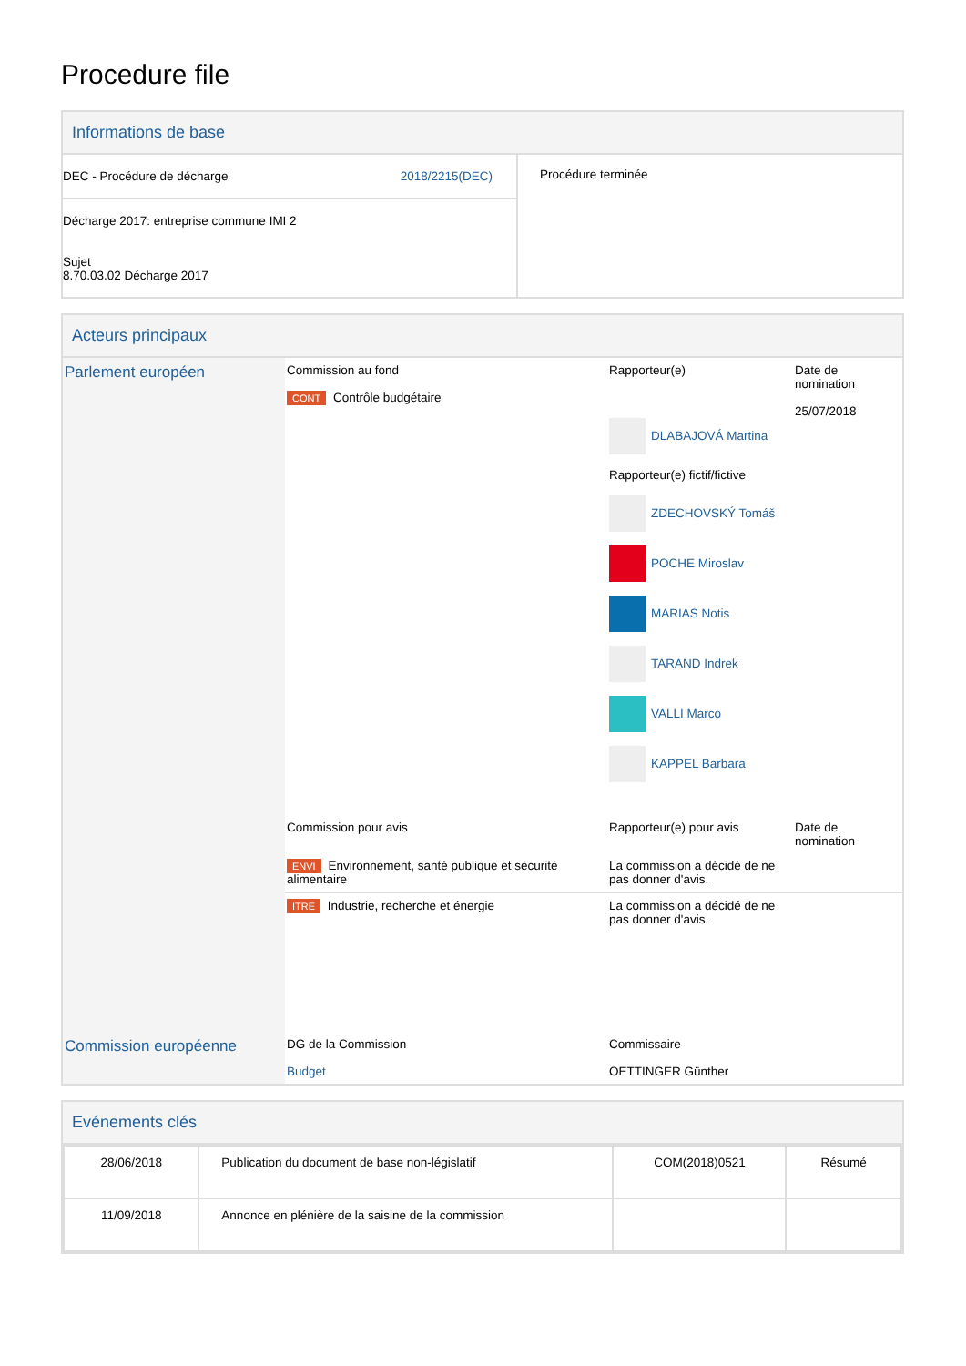Procedure file
Informations de base
| DEC - Procédure de décharge 2018/2215(DEC) Décharge 2017: entreprise commune IMI 2 Sujet 8.70.03.02 Décharge 2017 | Procédure terminée |
Acteurs principaux
| Parlement européen | Commission au fond CONT Contrôle budgétaire | Rapporteur(e) DLABAJOVÁ Martina Rapporteur(e) fictif/fictive ZDECHOVSKÝ Tomáš POCHE Miroslav MARIAS Notis TARAND Indrek VALLI Marco KAPPEL Barbara | Date de nomination 25/07/2018 |
| | Commission pour avis | Rapporteur(e) pour avis | Date de nomination |
| | ENVI Environnement, santé publique et sécurité alimentaire | La commission a décidé de ne pas donner d'avis. | |
| | ITRE Industrie, recherche et énergie | La commission a décidé de ne pas donner d'avis. | |
| Commission européenne | DG de la Commission Budget | Commissaire OETTINGER Günther | |
Evénements clés
| 28/06/2018 | Publication du document de base non-législatif | COM(2018)0521 | Résumé |
| 11/09/2018 | Annonce en plénière de la saisine de la commission | | |